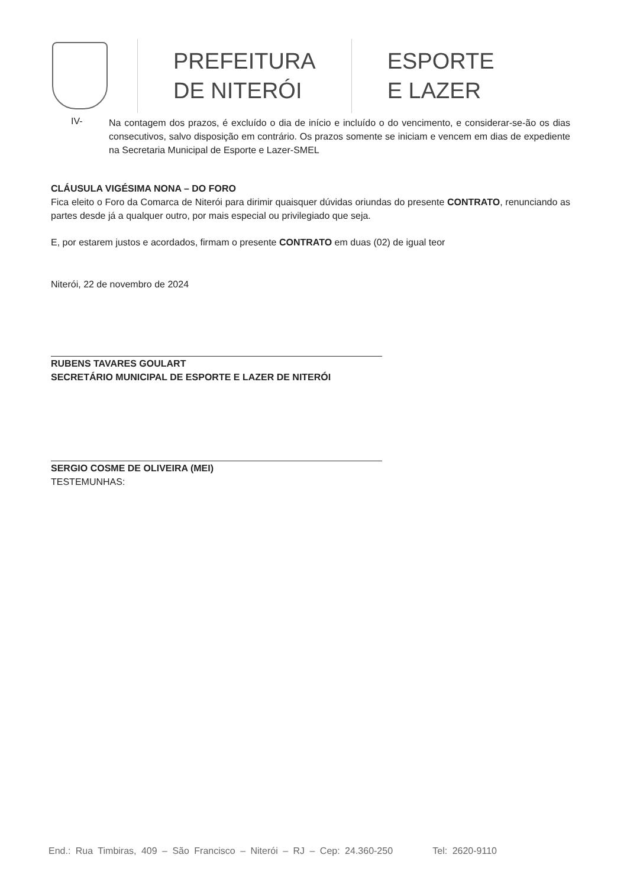PREFEITURA
DE NITERÓI
ESPORTE
E LAZER
IV-
Na contagem dos prazos, é excluído o dia de início e incluído o do vencimento, e considerar-se-ão os dias consecutivos, salvo disposição em contrário. Os prazos somente se iniciam e vencem em dias de expediente na Secretaria Municipal de Esporte e Lazer-SMEL
CLÁUSULA VIGÉSIMA NONA – DO FORO
Fica eleito o Foro da Comarca de Niterói para dirimir quaisquer dúvidas oriundas do presente CONTRATO, renunciando as partes desde já a qualquer outro, por mais especial ou privilegiado que seja.
E, por estarem justos e acordados, firmam o presente CONTRATO em duas (02) de igual teor
Niterói, 22 de novembro de 2024
RUBENS TAVARES GOULART
SECRETÁRIO MUNICIPAL DE ESPORTE E LAZER DE NITERÓI
SERGIO COSME DE OLIVEIRA (MEI)
TESTEMUNHAS:
End.: Rua Timbiras, 409 – São Francisco – Niterói – RJ – Cep: 24.360-250 Tel: 2620-9110